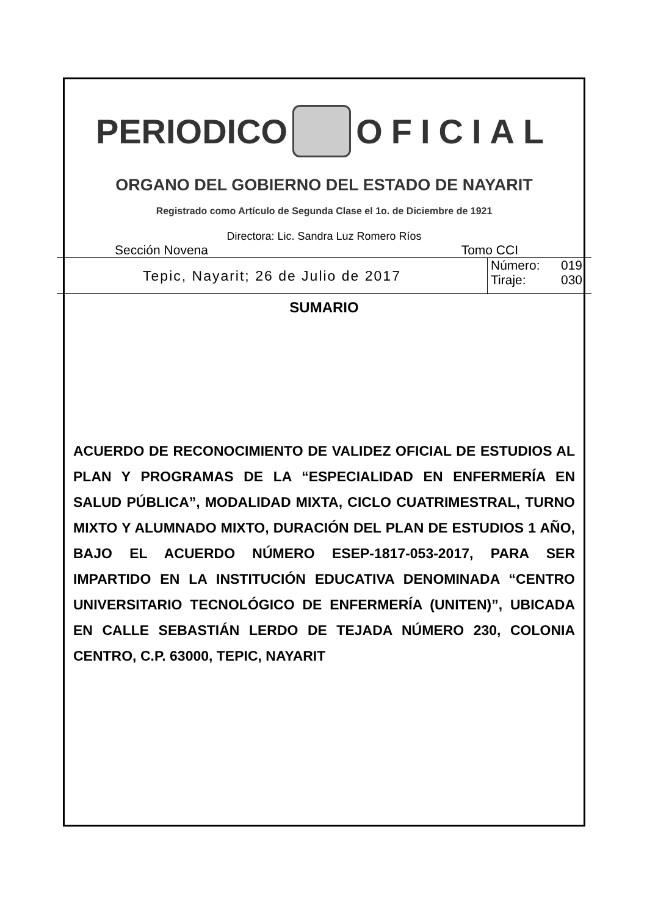PERIODICO OFICIAL
ORGANO DEL GOBIERNO DEL ESTADO DE NAYARIT
Registrado como Artículo de Segunda Clase el 1o. de Diciembre de 1921
Directora: Lic. Sandra Luz Romero Ríos
Sección Novena Tomo CCI
Tepic, Nayarit; 26 de Julio de 2017
Número: 019
Tiraje: 030
SUMARIO
ACUERDO DE RECONOCIMIENTO DE VALIDEZ OFICIAL DE ESTUDIOS AL PLAN Y PROGRAMAS DE LA “ESPECIALIDAD EN ENFERMERÍA EN SALUD PÚBLICA”, MODALIDAD MIXTA, CICLO CUATRIMESTRAL, TURNO MIXTO Y ALUMNADO MIXTO, DURACIÓN DEL PLAN DE ESTUDIOS 1 AÑO, BAJO EL ACUERDO NÚMERO ESEP-1817-053-2017, PARA SER IMPARTIDO EN LA INSTITUCIÓN EDUCATIVA DENOMINADA “CENTRO UNIVERSITARIO TECNOLÓGICO DE ENFERMERÍA (UNITEN)”, UBICADA EN CALLE SEBASTIÁN LERDO DE TEJADA NÚMERO 230, COLONIA CENTRO, C.P. 63000, TEPIC, NAYARIT